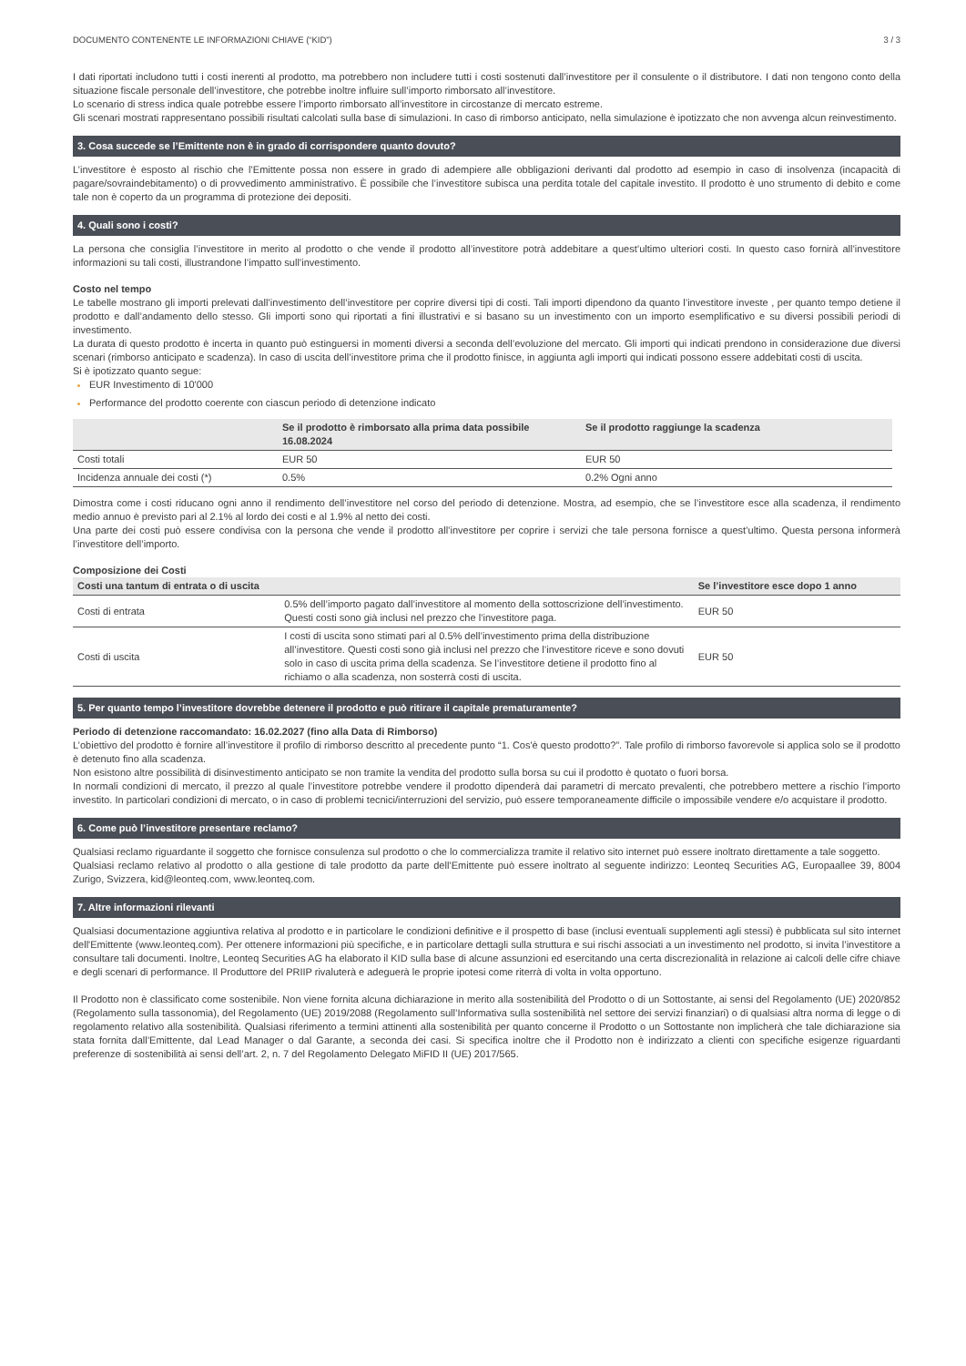DOCUMENTO CONTENENTE LE INFORMAZIONI CHIAVE (“KID”) 3 / 3
I dati riportati includono tutti i costi inerenti al prodotto, ma potrebbero non includere tutti i costi sostenuti dall’investitore per il consulente o il distributore. I dati non tengono conto della situazione fiscale personale dell’investitore, che potrebbe inoltre influire sull’importo rimborsato all’investitore.
Lo scenario di stress indica quale potrebbe essere l’importo rimborsato all’investitore in circostanze di mercato estreme.
Gli scenari mostrati rappresentano possibili risultati calcolati sulla base di simulazioni. In caso di rimborso anticipato, nella simulazione è ipotizzato che non avvenga alcun reinvestimento.
3. Cosa succede se l’Emittente non è in grado di corrispondere quanto dovuto?
L’investitore è esposto al rischio che l’Emittente possa non essere in grado di adempiere alle obbligazioni derivanti dal prodotto ad esempio in caso di insolvenza (incapacità di pagare/sovraindebitamento) o di provvedimento amministrativo. È possibile che l’investitore subisca una perdita totale del capitale investito. Il prodotto è uno strumento di debito e come tale non è coperto da un programma di protezione dei depositi.
4. Quali sono i costi?
La persona che consiglia l’investitore in merito al prodotto o che vende il prodotto all’investitore potrà addebitare a quest’ultimo ulteriori costi. In questo caso fornirà all’investitore informazioni su tali costi, illustrandone l’impatto sull’investimento.
Costo nel tempo
Le tabelle mostrano gli importi prelevati dall’investimento dell’investitore per coprire diversi tipi di costi. Tali importi dipendono da quanto l’investitore investe , per quanto tempo detiene il prodotto e dall’andamento dello stesso. Gli importi sono qui riportati a fini illustrativi e si basano su un investimento con un importo esemplificativo e su diversi possibili periodi di investimento.
La durata di questo prodotto è incerta in quanto può estinguersi in momenti diversi a seconda dell’evoluzione del mercato. Gli importi qui indicati prendono in considerazione due diversi scenari (rimborso anticipato e scadenza). In caso di uscita dell’investitore prima che il prodotto finisce, in aggiunta agli importi qui indicati possono essere addebitati costi di uscita.
Si è ipotizzato quanto segue:
EUR Investimento di 10'000
Performance del prodotto coerente con ciascun periodo di detenzione indicato
| | Se il prodotto è rimborsato alla prima data possibile 16.08.2024 | Se il prodotto raggiunge la scadenza |
| --- | --- | --- |
| Costi totali | EUR 50 | EUR 50 |
| Incidenza annuale dei costi (*) | 0.5% | 0.2% Ogni anno |
Dimostra come i costi riducano ogni anno il rendimento dell’investitore nel corso del periodo di detenzione. Mostra, ad esempio, che se l’investitore esce alla scadenza, il rendimento medio annuo è previsto pari al 2.1% al lordo dei costi e al 1.9% al netto dei costi.
Una parte dei costi può essere condivisa con la persona che vende il prodotto all’investitore per coprire i servizi che tale persona fornisce a quest’ultimo. Questa persona informerà l’investitore dell’importo.
Composizione dei Costi
| Costi una tantum di entrata o di uscita | | Se l’investitore esce dopo 1 anno |
| --- | --- | --- |
| Costi di entrata | 0.5% dell’importo pagato dall’investitore al momento della sottoscrizione dell’investimento. Questi costi sono già inclusi nel prezzo che l’investitore paga. | EUR 50 |
| Costi di uscita | I costi di uscita sono stimati pari al 0.5% dell’investimento prima della distribuzione all’investitore. Questi costi sono già inclusi nel prezzo che l’investitore riceve e sono dovuti solo in caso di uscita prima della scadenza. Se l’investitore detiene il prodotto fino al richiamo o alla scadenza, non sosterrà costi di uscita. | EUR 50 |
5. Per quanto tempo l’investitore dovrebbe detenere il prodotto e può ritirare il capitale prematuramente?
Periodo di detenzione raccomandato: 16.02.2027 (fino alla Data di Rimborso)
L’obiettivo del prodotto è fornire all’investitore il profilo di rimborso descritto al precedente punto “1. Cos'è questo prodotto?”. Tale profilo di rimborso favorevole si applica solo se il prodotto è detenuto fino alla scadenza.
Non esistono altre possibilità di disinvestimento anticipato se non tramite la vendita del prodotto sulla borsa su cui il prodotto è quotato o fuori borsa.
In normali condizioni di mercato, il prezzo al quale l’investitore potrebbe vendere il prodotto dipenderà dai parametri di mercato prevalenti, che potrebbero mettere a rischio l’importo investito. In particolari condizioni di mercato, o in caso di problemi tecnici/interruzioni del servizio, può essere temporaneamente difficile o impossibile vendere e/o acquistare il prodotto.
6. Come può l’investitore presentare reclamo?
Qualsiasi reclamo riguardante il soggetto che fornisce consulenza sul prodotto o che lo commercializza tramite il relativo sito internet può essere inoltrato direttamente a tale soggetto.
Qualsiasi reclamo relativo al prodotto o alla gestione di tale prodotto da parte dell’Emittente può essere inoltrato al seguente indirizzo: Leonteq Securities AG, Europaallee 39, 8004 Zurigo, Svizzera, kid@leonteq.com, www.leonteq.com.
7. Altre informazioni rilevanti
Qualsiasi documentazione aggiuntiva relativa al prodotto e in particolare le condizioni definitive e il prospetto di base (inclusi eventuali supplementi agli stessi) è pubblicata sul sito internet dell'Emittente (www.leonteq.com). Per ottenere informazioni più specifiche, e in particolare dettagli sulla struttura e sui rischi associati a un investimento nel prodotto, si invita l’investitore a consultare tali documenti. Inoltre, Leonteq Securities AG ha elaborato il KID sulla base di alcune assunzioni ed esercitando una certa discrezionalità in relazione ai calcoli delle cifre chiave e degli scenari di performance. Il Produttore del PRIIP rivaluterà e adeguerà le proprie ipotesi come riterrà di volta in volta opportuno.
Il Prodotto non è classificato come sostenibile. Non viene fornita alcuna dichiarazione in merito alla sostenibilità del Prodotto o di un Sottostante, ai sensi del Regolamento (UE) 2020/852 (Regolamento sulla tassonomia), del Regolamento (UE) 2019/2088 (Regolamento sull’Informativa sulla sostenibilità nel settore dei servizi finanziari) o di qualsiasi altra norma di legge o di regolamento relativo alla sostenibilità. Qualsiasi riferimento a termini attinenti alla sostenibilità per quanto concerne il Prodotto o un Sottostante non implicherà che tale dichiarazione sia stata fornita dall’Emittente, dal Lead Manager o dal Garante, a seconda dei casi. Si specifica inoltre che il Prodotto non è indirizzato a clienti con specifiche esigenze riguardanti preferenze di sostenibilità ai sensi dell’art. 2, n. 7 del Regolamento Delegato MiFID II (UE) 2017/565.